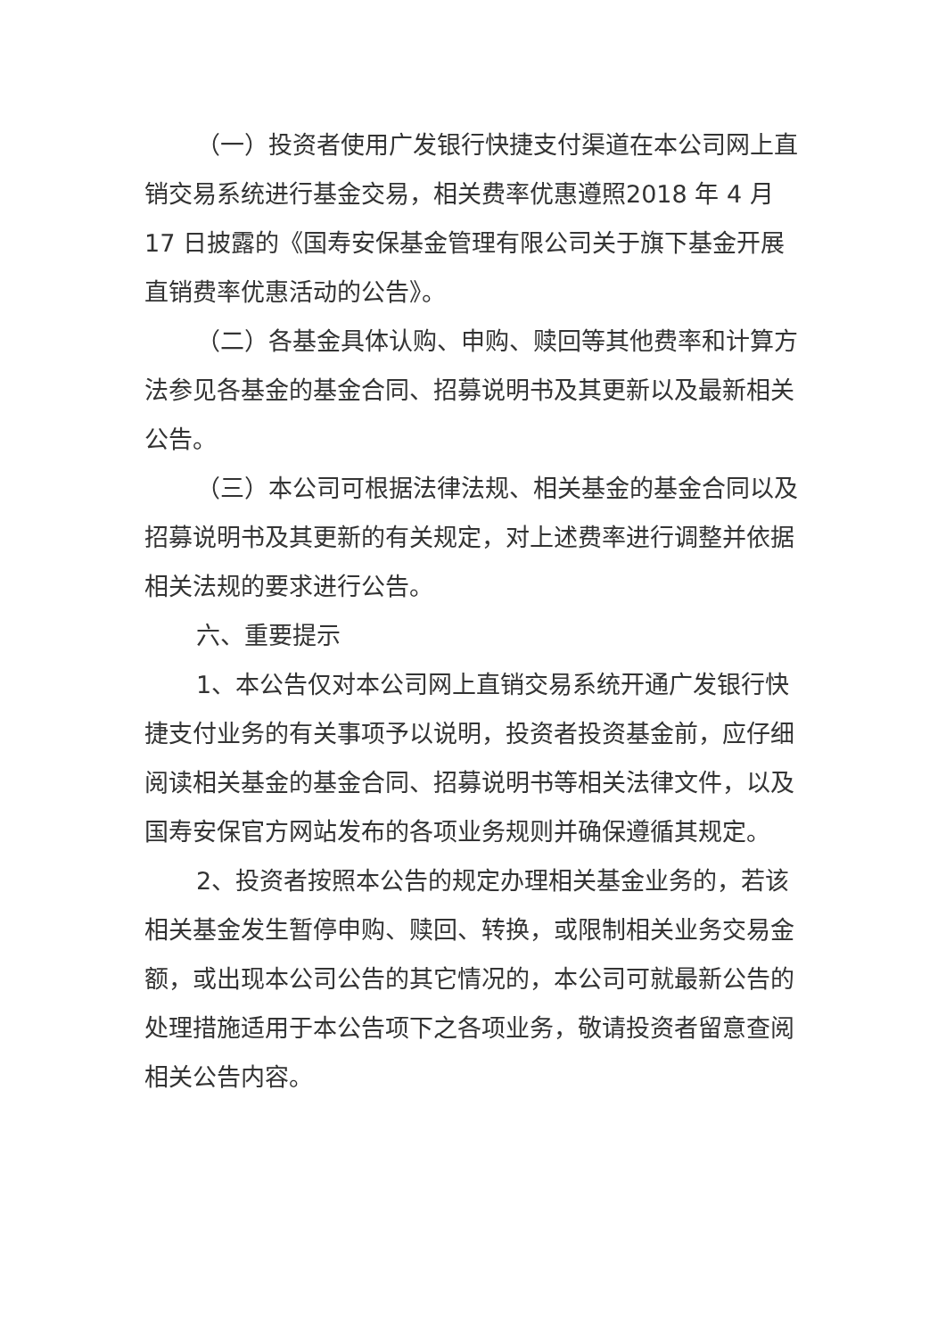（一）投资者使用广发银行快捷支付渠道在本公司网上直销交易系统进行基金交易，相关费率优惠遵照2018 年 4 月 17 日披露的《国寿安保基金管理有限公司关于旗下基金开展直销费率优惠活动的公告》。
（二）各基金具体认购、申购、赎回等其他费率和计算方法参见各基金的基金合同、招募说明书及其更新以及最新相关公告。
（三）本公司可根据法律法规、相关基金的基金合同以及招募说明书及其更新的有关规定，对上述费率进行调整并依据相关法规的要求进行公告。
六、重要提示
1、本公告仅对本公司网上直销交易系统开通广发银行快捷支付业务的有关事项予以说明，投资者投资基金前，应仔细阅读相关基金的基金合同、招募说明书等相关法律文件，以及国寿安保官方网站发布的各项业务规则并确保遵循其规定。
2、投资者按照本公告的规定办理相关基金业务的，若该相关基金发生暂停申购、赎回、转换，或限制相关业务交易金额，或出现本公司公告的其它情况的，本公司可就最新公告的处理措施适用于本公告项下之各项业务，敬请投资者留意查阅相关公告内容。